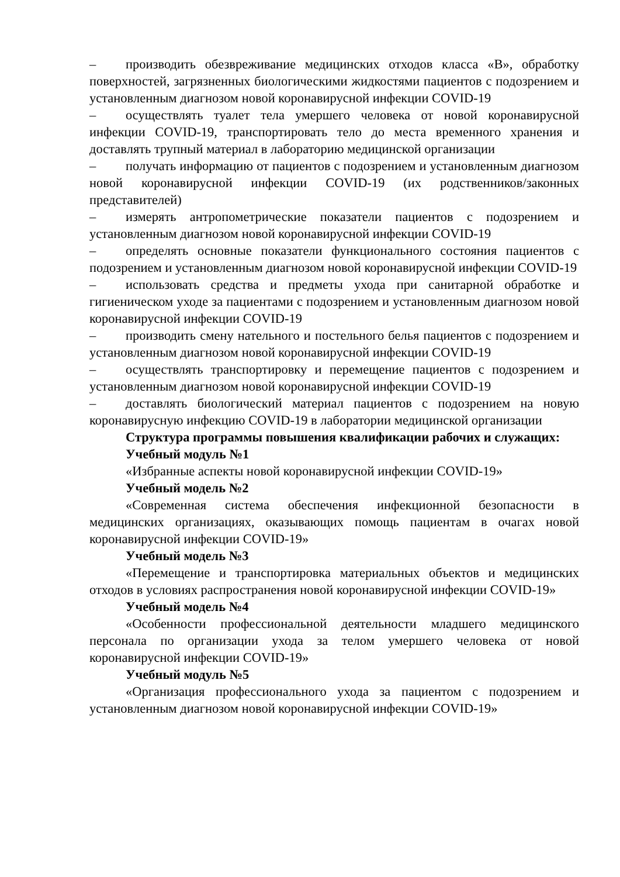– производить обезвреживание медицинских отходов класса «В», обработку поверхностей, загрязненных биологическими жидкостями пациентов с подозрением и установленным диагнозом новой коронавирусной инфекции COVID-19
– осуществлять туалет тела умершего человека от новой коронавирусной инфекции COVID-19, транспортировать тело до места временного хранения и доставлять трупный материал в лабораторию медицинской организации
– получать информацию от пациентов с подозрением и установленным диагнозом новой коронавирусной инфекции COVID-19 (их родственников/законных представителей)
– измерять антропометрические показатели пациентов с подозрением и установленным диагнозом новой коронавирусной инфекции COVID-19
– определять основные показатели функционального состояния пациентов с подозрением и установленным диагнозом новой коронавирусной инфекции COVID-19
– использовать средства и предметы ухода при санитарной обработке и гигиеническом уходе за пациентами с подозрением и установленным диагнозом новой коронавирусной инфекции COVID-19
– производить смену нательного и постельного белья пациентов с подозрением и установленным диагнозом новой коронавирусной инфекции COVID-19
– осуществлять транспортировку и перемещение пациентов с подозрением и установленным диагнозом новой коронавирусной инфекции COVID-19
– доставлять биологический материал пациентов с подозрением на новую коронавирусную инфекцию COVID-19 в лаборатории медицинской организации
Структура программы повышения квалификации рабочих и служащих:
Учебный модуль №1
«Избранные аспекты новой коронавирусной инфекции COVID-19»
Учебный модель №2
«Современная система обеспечения инфекционной безопасности в медицинских организациях, оказывающих помощь пациентам в очагах новой коронавирусной инфекции COVID-19»
Учебный модель №3
«Перемещение и транспортировка материальных объектов и медицинских отходов в условиях распространения новой коронавирусной инфекции COVID-19»
Учебный модель №4
«Особенности профессиональной деятельности младшего медицинского персонала по организации ухода за телом умершего человека от новой коронавирусной инфекции COVID-19»
Учебный модуль №5
«Организация профессионального ухода за пациентом с подозрением и установленным диагнозом новой коронавирусной инфекции COVID-19»